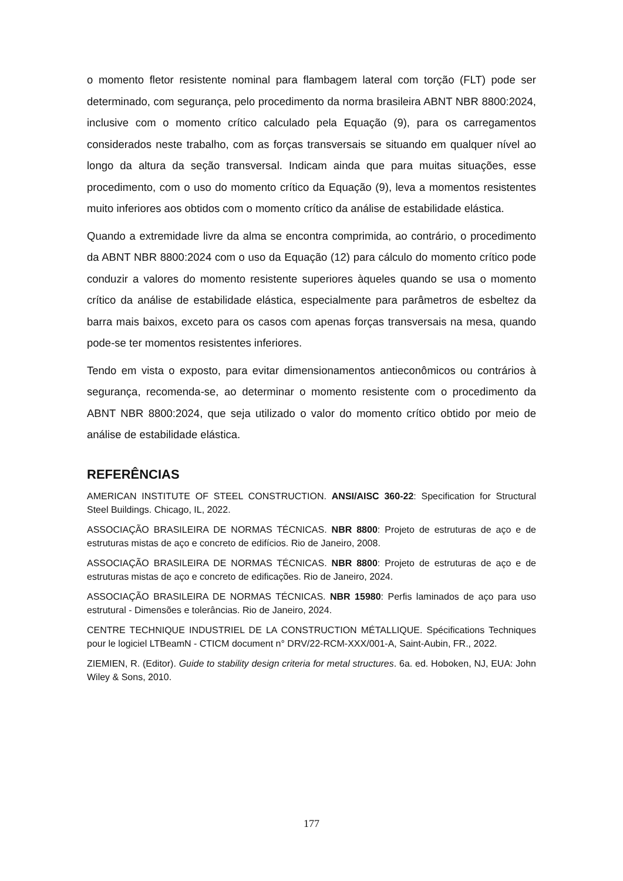o momento fletor resistente nominal para flambagem lateral com torção (FLT) pode ser determinado, com segurança, pelo procedimento da norma brasileira ABNT NBR 8800:2024, inclusive com o momento crítico calculado pela Equação (9), para os carregamentos considerados neste trabalho, com as forças transversais se situando em qualquer nível ao longo da altura da seção transversal. Indicam ainda que para muitas situações, esse procedimento, com o uso do momento crítico da Equação (9), leva a momentos resistentes muito inferiores aos obtidos com o momento crítico da análise de estabilidade elástica.
Quando a extremidade livre da alma se encontra comprimida, ao contrário, o procedimento da ABNT NBR 8800:2024 com o uso da Equação (12) para cálculo do momento crítico pode conduzir a valores do momento resistente superiores àqueles quando se usa o momento crítico da análise de estabilidade elástica, especialmente para parâmetros de esbeltez da barra mais baixos, exceto para os casos com apenas forças transversais na mesa, quando pode-se ter momentos resistentes inferiores.
Tendo em vista o exposto, para evitar dimensionamentos antieconômicos ou contrários à segurança, recomenda-se, ao determinar o momento resistente com o procedimento da ABNT NBR 8800:2024, que seja utilizado o valor do momento crítico obtido por meio de análise de estabilidade elástica.
REFERÊNCIAS
AMERICAN INSTITUTE OF STEEL CONSTRUCTION. ANSI/AISC 360-22: Specification for Structural Steel Buildings. Chicago, IL, 2022.
ASSOCIAÇÃO BRASILEIRA DE NORMAS TÉCNICAS. NBR 8800: Projeto de estruturas de aço e de estruturas mistas de aço e concreto de edifícios. Rio de Janeiro, 2008.
ASSOCIAÇÃO BRASILEIRA DE NORMAS TÉCNICAS. NBR 8800: Projeto de estruturas de aço e de estruturas mistas de aço e concreto de edificações. Rio de Janeiro, 2024.
ASSOCIAÇÃO BRASILEIRA DE NORMAS TÉCNICAS. NBR 15980: Perfis laminados de aço para uso estrutural - Dimensões e tolerâncias. Rio de Janeiro, 2024.
CENTRE TECHNIQUE INDUSTRIEL DE LA CONSTRUCTION MÉTALLIQUE. Spécifications Techniques pour le logiciel LTBeamN - CTICM document n° DRV/22-RCM-XXX/001-A, Saint-Aubin, FR., 2022.
ZIEMIEN, R. (Editor). Guide to stability design criteria for metal structures. 6a. ed. Hoboken, NJ, EUA: John Wiley & Sons, 2010.
177